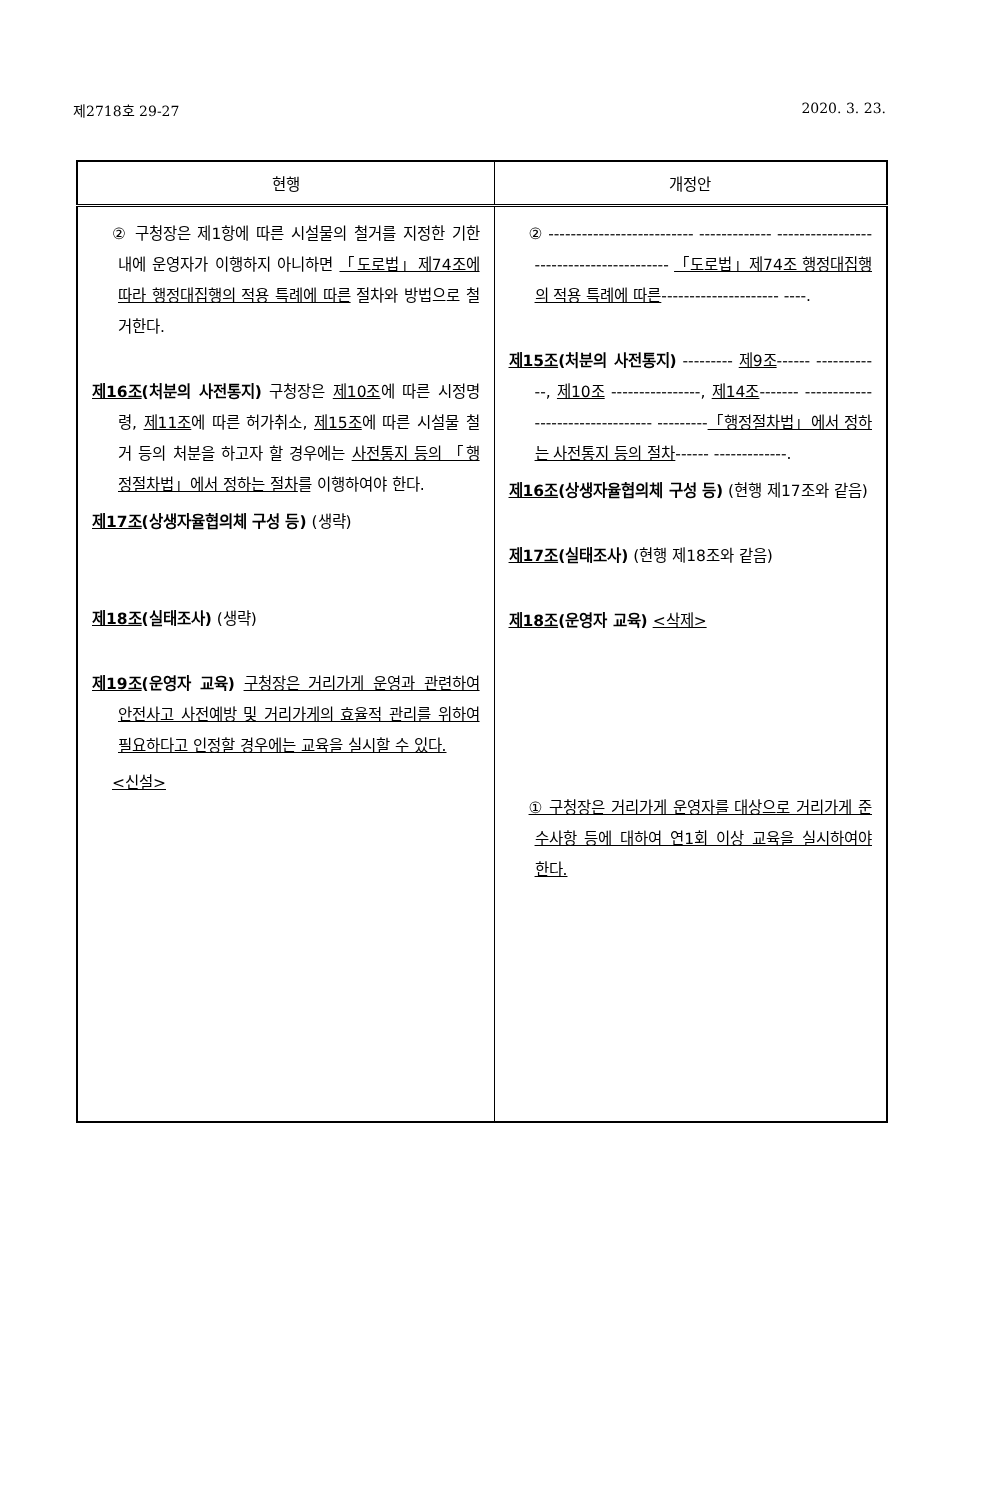제2718호 29-27 2020. 3. 23.
| 현행 | 개정안 |
| --- | --- |
| ② 구청장은 제1항에 따른 시설물의 철거를 지정한 기한 내에 운영자가 이행하지 아니하면 「도로법」제74조에 따라 행정대집행의 적용 특례에 따른 절차와 방법으로 철거한다. 제16조 (처분의 사전통지) 구청장은 제10조 에 따른 시정명령, 제11조 에 따른 허가취소, 제15조 에 따른 시설물 철거 등의 처분을 하고자 할 경우에는 사전통지 등의 「행정절차법」에서 정하는 절차 를 이행하여야 한다. 제17조 (상생자율협의체 구성 등) (생략) 제18조 (실태조사) (생략) 제19조 (운영자 교육) 구청장은 거리가게 운영과 관련하여 안전사고 사전예방 및 거리가게의 효율적 관리를 위하여 필요하다고 인정할 경우에는 교육을 실시할 수 있다. <신설> | ② -------------------------- ------------- ----------------------------------------- 「도로법」제74조 행정대집행의 적용 특례에 따른 --------------------- ----. 제15조 (처분의 사전통지) --------- 제9조 ------ ------------, 제10조 ----------------, 제14조 ------- --------------------------------- --------- 「행정절차법」에서 정하는 사전통지 등의 절차 ------ -------------. 제16조 (상생자율협의체 구성 등) (현행 제17조와 같음) 제17조 (실태조사) (현행 제18조와 같음) 제18조 (운영자 교육) <삭제> ① 구청장은 거리가게 운영자를 대상으로 거리가게 준수사항 등에 대하여 연1회 이상 교육을 실시하여야 한다. |